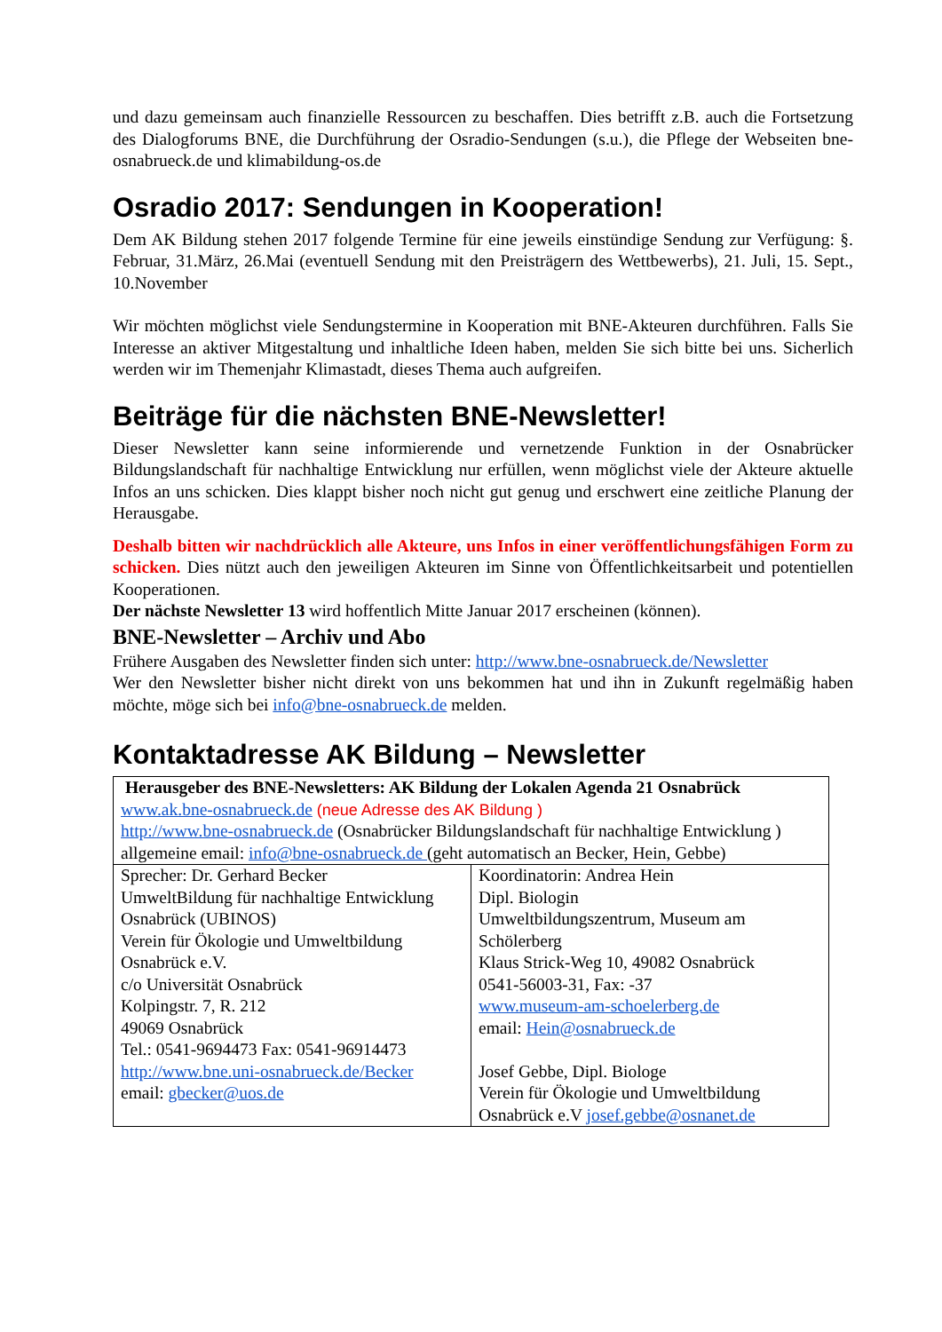und dazu gemeinsam auch finanzielle Ressourcen zu beschaffen. Dies betrifft z.B. auch die Fortsetzung des Dialogforums BNE, die Durchführung der Osradio-Sendungen (s.u.), die Pflege der Webseiten bne-osnabrueck.de und klimabildung-os.de
Osradio 2017: Sendungen in Kooperation!
Dem AK Bildung stehen 2017 folgende Termine für eine jeweils einstündige Sendung zur Verfügung: §. Februar, 31.März, 26.Mai (eventuell Sendung mit den Preisträgern des Wettbewerbs), 21. Juli, 15. Sept., 10.November
Wir möchten möglichst viele Sendungstermine in Kooperation mit BNE-Akteuren durchführen. Falls Sie Interesse an aktiver Mitgestaltung und inhaltliche Ideen haben, melden Sie sich bitte bei uns. Sicherlich werden wir im Themenjahr Klimastadt, dieses Thema auch aufgreifen.
Beiträge für die nächsten BNE-Newsletter!
Dieser Newsletter kann seine informierende und vernetzende Funktion in der Osnabrücker Bildungslandschaft für nachhaltige Entwicklung nur erfüllen, wenn möglichst viele der Akteure aktuelle Infos an uns schicken. Dies klappt bisher noch nicht gut genug und erschwert eine zeitliche Planung der Herausgabe.
Deshalb bitten wir nachdrücklich alle Akteure, uns Infos in einer veröffentlichungsfähigen Form zu schicken. Dies nützt auch den jeweiligen Akteuren im Sinne von Öffentlichkeitsarbeit und potentiellen Kooperationen.
Der nächste Newsletter 13 wird hoffentlich Mitte Januar 2017 erscheinen (können).
BNE-Newsletter – Archiv und Abo
Frühere Ausgaben des Newsletter finden sich unter: http://www.bne-osnabrueck.de/Newsletter
Wer den Newsletter bisher nicht direkt von uns bekommen hat und ihn in Zukunft regelmäßig haben möchte, möge sich bei info@bne-osnabrueck.de melden.
Kontaktadresse AK Bildung – Newsletter
| Herausgeber des BNE-Newsletters: AK Bildung der Lokalen Agenda 21 Osnabrück www.ak.bne-osnabrueck.de (neue Adresse des AK Bildung ) http://www.bne-osnabrueck.de (Osnabrücker Bildungslandschaft für nachhaltige Entwicklung ) allgemeine email: info@bne-osnabrueck.de (geht automatisch an Becker, Hein, Gebbe) | |
| Sprecher: Dr. Gerhard Becker UmweltBildung für nachhaltige Entwicklung Osnabrück (UBINOS) Verein für Ökologie und Umweltbildung Osnabrück e.V. c/o Universität Osnabrück Kolpingstr. 7, R. 212 49069 Osnabrück Tel.: 0541-9694473 Fax: 0541-96914473 http://www.bne.uni-osnabrueck.de/Becker email: gbecker@uos.de | Koordinatorin: Andrea Hein Dipl. Biologin Umweltbildungszentrum, Museum am Schölerberg Klaus Strick-Weg 10, 49082 Osnabrück 0541-56003-31, Fax: -37 www.museum-am-schoelerberg.de email: Hein@osnabrueck.de Josef Gebbe, Dipl. Biologe Verein für Ökologie und Umweltbildung Osnabrück e.V josef.gebbe@osnanet.de |